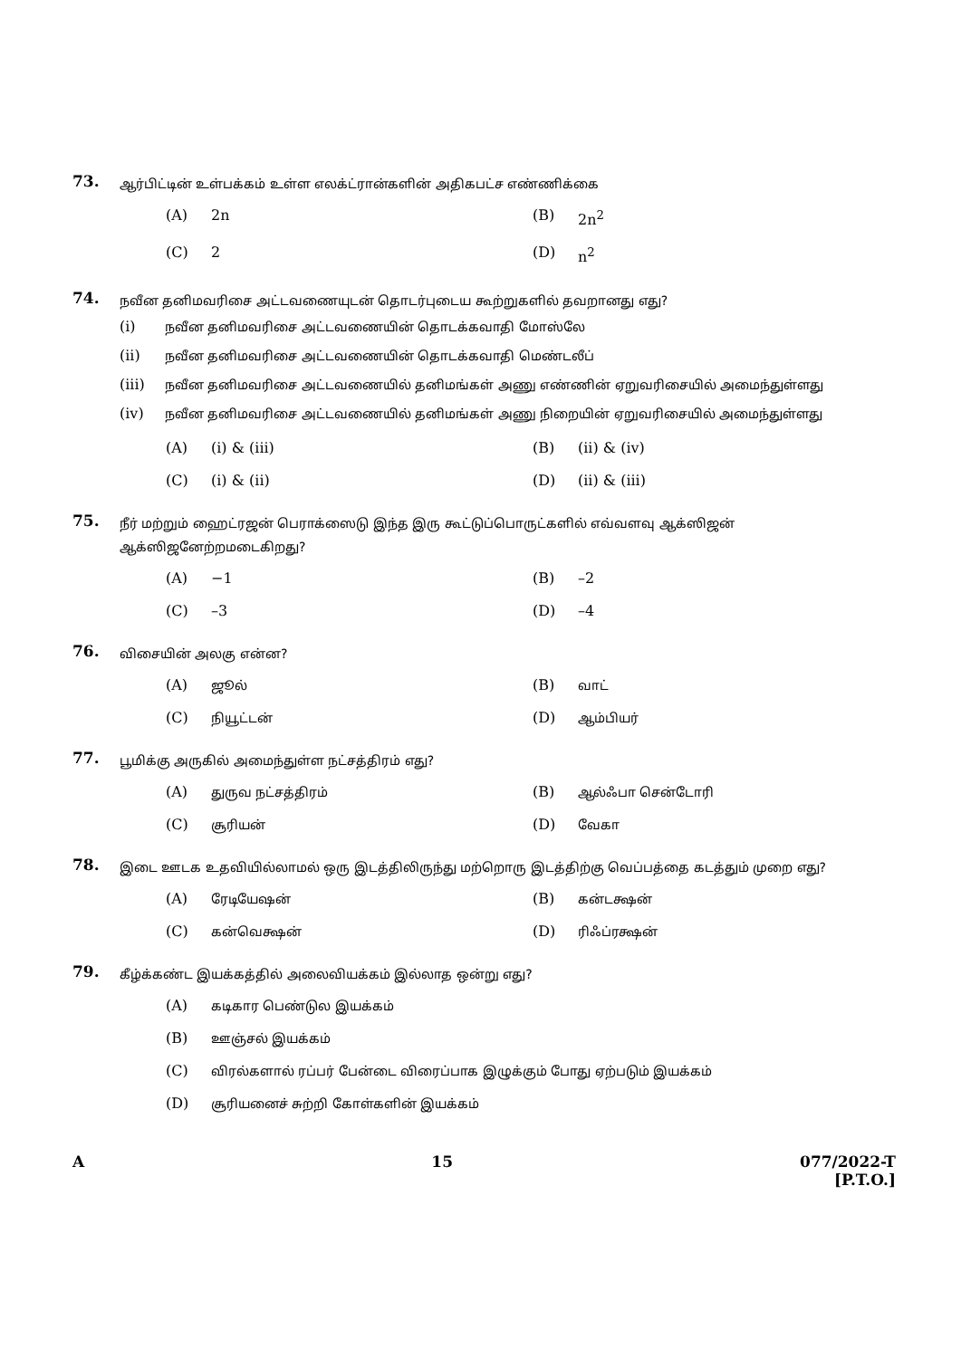73.
ஆர்பிட்டின் உள்பக்கம் உள்ள எலக்ட்ரான்களின் அதிகபட்ச எண்ணிக்கை
(A) 2n
(B) 2n<sup>2</sup>
(C) 2
(D) n<sup>2</sup>
74.
நவீன தனிமவரிசை அட்டவணையுடன் தொடர்புடைய கூற்றுகளில் தவறானது எது?
(i) நவீன தனிமவரிசை அட்டவணையின் தொடக்கவாதி மோஸ்லே
(ii) நவீன தனிமவரிசை அட்டவணையின் தொடக்கவாதி மெண்டலீப்
(iii) நவீன தனிமவரிசை அட்டவணையில் தனிமங்கள் அணு எண்ணின் ஏறுவரிசையில் அமைந்துள்ளது
(iv) நவீன தனிமவரிசை அட்டவணையில் தனிமங்கள் அணு நிறையின் ஏறுவரிசையில் அமைந்துள்ளது
(A) (i) & (iii)
(B) (ii) & (iv)
(C) (i) & (ii)
(D) (ii) & (iii)
75.
நீர் மற்றும் ஹைட்ரஜன் பெராக்ஸைடு இந்த இரு கூட்டுப்பொருட்களில் எவ்வளவு ஆக்ஸிஜன் ஆக்ஸிஜனேற்றமடைகிறது?
(A) −1
(B) –2
(C) –3
(D) –4
76.
விசையின் அலகு என்ன?
(A) ஜூல்
(B) வாட்
(C) நியூட்டன்
(D) ஆம்பியர்
77.
பூமிக்கு அருகில் அமைந்துள்ள நட்சத்திரம் எது?
(A) துருவ நட்சத்திரம்
(B) ஆல்ஃபா சென்டோரி
(C) சூரியன்
(D) வேகா
78.
இடை ஊடக உதவியில்லாமல் ஒரு இடத்திலிருந்து மற்றொரு இடத்திற்கு வெப்பத்தை கடத்தும் முறை எது?
(A) ரேடியேஷன்
(B) கன்டக்ஷன்
(C) கன்வெக்ஷன்
(D) ரிஃப்ரக்ஷன்
79.
கீழ்க்கண்ட இயக்கத்தில் அலைவியக்கம் இல்லாத ஒன்று எது?
(A) கடிகார பெண்டுல இயக்கம்
(B) ஊஞ்சல் இயக்கம்
(C) விரல்களால் ரப்பர் பேன்டை விரைப்பாக இழுக்கும் போது ஏற்படும் இயக்கம்
(D) சூரியனைச் சுற்றி கோள்களின் இயக்கம்
A 15 077/2022-T
[P.T.O.]